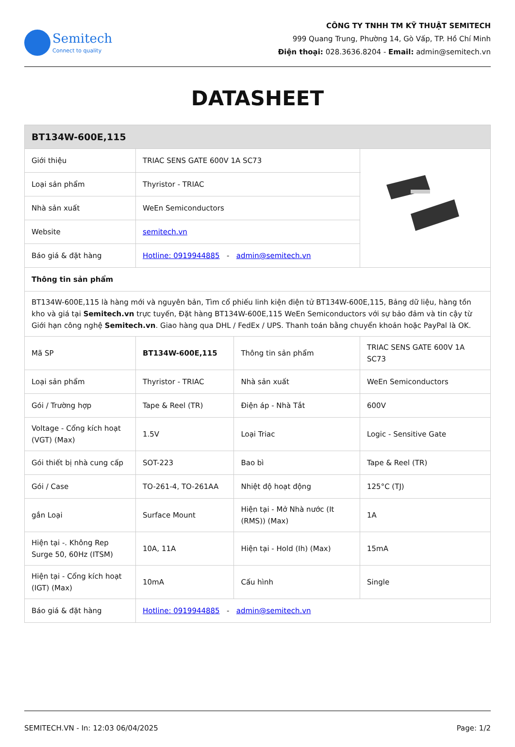Semitech
Connect to quality
CÔNG TY TNHH TM KỸ THUẬT SEMITECH
999 Quang Trung, Phường 14, Gò Vấp, TP. Hồ Chí Minh
Điện thoại: 028.3636.8204 - Email: admin@semitech.vn
DATASHEET
| BT134W-600E,115 | | | |
| Giới thiệu | TRIAC SENS GATE 600V 1A SC73 | | |
| Loại sản phẩm | Thyristor - TRIAC | | |
| Nhà sản xuất | WeEn Semiconductors | | |
| Website | semitech.vn | | |
| Báo giá & đặt hàng | Hotline: 0919944885 - admin@semitech.vn | | |
| Thông tin sản phẩm | | | |
| BT134W-600E,115 là hàng mới và nguyên bản, Tìm cổ phiếu linh kiện điện tử BT134W-600E,115, Bảng dữ liệu, hàng tồn kho và giá tại Semitech.vn trực tuyến, Đặt hàng BT134W-600E,115 WeEn Semiconductors với sự bảo đảm và tin cậy từ Giới hạn công nghệ Semitech.vn . Giao hàng qua DHL / FedEx / UPS. Thanh toán bằng chuyển khoản hoặc PayPal là OK. | | | |
| Mã SP | BT134W-600E,115 | Thông tin sản phẩm | TRIAC SENS GATE 600V 1A SC73 |
| Loại sản phẩm | Thyristor - TRIAC | Nhà sản xuất | WeEn Semiconductors |
| Gói / Trường hợp | Tape & Reel (TR) | Điện áp - Nhà Tắt | 600V |
| Voltage - Cổng kích hoạt (VGT) (Max) | 1.5V | Loại Triac | Logic - Sensitive Gate |
| Gói thiết bị nhà cung cấp | SOT-223 | Bao bì | Tape & Reel (TR) |
| Gói / Case | TO-261-4, TO-261AA | Nhiệt độ hoạt động | 125°C (TJ) |
| gắn Loại | Surface Mount | Hiện tại - Mở Nhà nước (It (RMS)) (Max) | 1A |
| Hiện tại -. Không Rep Surge 50, 60Hz (ITSM) | 10A, 11A | Hiện tại - Hold (Ih) (Max) | 15mA |
| Hiện tại - Cổng kích hoạt (IGT) (Max) | 10mA | Cấu hình | Single |
| Báo giá & đặt hàng | Hotline: 0919944885 - admin@semitech.vn | | |
SEMITECH.VN - In: 12:03 06/04/2025 Page: 1/2